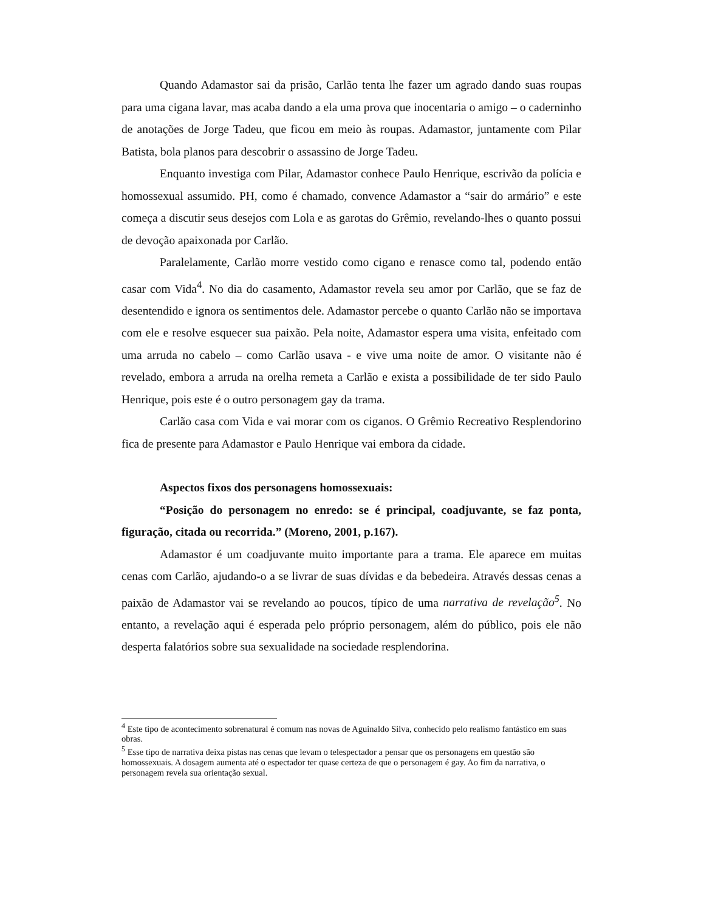Quando Adamastor sai da prisão, Carlão tenta lhe fazer um agrado dando suas roupas para uma cigana lavar, mas acaba dando a ela uma prova que inocentaria o amigo – o caderninho de anotações de Jorge Tadeu, que ficou em meio às roupas. Adamastor, juntamente com Pilar Batista, bola planos para descobrir o assassino de Jorge Tadeu.
Enquanto investiga com Pilar, Adamastor conhece Paulo Henrique, escrivão da polícia e homossexual assumido. PH, como é chamado, convence Adamastor a “sair do armário” e este começa a discutir seus desejos com Lola e as garotas do Grêmio, revelando-lhes o quanto possui de devoção apaixonada por Carlão.
Paralelamente, Carlão morre vestido como cigano e renasce como tal, podendo então casar com Vida<sup>4</sup>. No dia do casamento, Adamastor revela seu amor por Carlão, que se faz de desentendido e ignora os sentimentos dele. Adamastor percebe o quanto Carlão não se importava com ele e resolve esquecer sua paixão. Pela noite, Adamastor espera uma visita, enfeitado com uma arruda no cabelo – como Carlão usava - e vive uma noite de amor. O visitante não é revelado, embora a arruda na orelha remeta a Carlão e exista a possibilidade de ter sido Paulo Henrique, pois este é o outro personagem gay da trama.
Carlão casa com Vida e vai morar com os ciganos. O Grêmio Recreativo Resplendorino fica de presente para Adamastor e Paulo Henrique vai embora da cidade.
Aspectos fixos dos personagens homossexuais:
“Posição do personagem no enredo: se é principal, coadjuvante, se faz ponta, figuração, citada ou recorrida.” (Moreno, 2001, p.167).
Adamastor é um coadjuvante muito importante para a trama. Ele aparece em muitas cenas com Carlão, ajudando-o a se livrar de suas dívidas e da bebedeira. Através dessas cenas a paixão de Adamastor vai se revelando ao poucos, típico de uma narrativa de revelação<sup>5</sup>. No entanto, a revelação aqui é esperada pelo próprio personagem, além do público, pois ele não desperta falatórios sobre sua sexualidade na sociedade resplendorina.
<sup>4</sup> Este tipo de acontecimento sobrenatural é comum nas novas de Aguinaldo Silva, conhecido pelo realismo fantástico em suas obras.
<sup>5</sup> Esse tipo de narrativa deixa pistas nas cenas que levam o telespectador a pensar que os personagens em questão são homossexuais. A dosagem aumenta até o espectador ter quase certeza de que o personagem é gay. Ao fim da narrativa, o personagem revela sua orientação sexual.